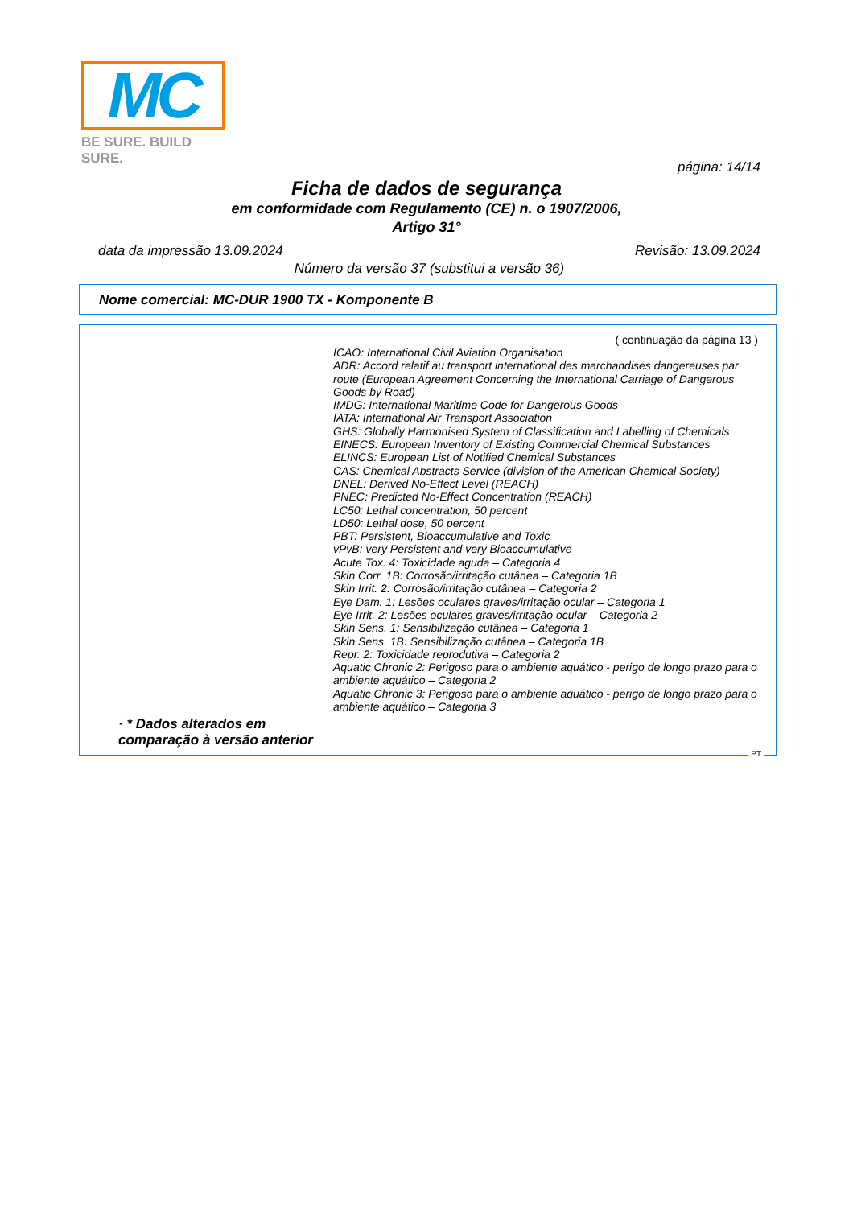MC
BE SURE. BUILD SURE.
página: 14/14
Ficha de dados de segurança
em conformidade com Regulamento (CE) n. o 1907/2006,
Artigo 31°
Revisão: 13.09.2024 data da impressão 13.09.2024
Número da versão 37 (substitui a versão 36)
Nome comercial: MC-DUR 1900 TX - Komponente B
( continuação da página 13 )
ICAO: International Civil Aviation Organisation
ADR: Accord relatif au transport international des marchandises dangereuses par route (European Agreement Concerning the International Carriage of Dangerous Goods by Road)
IMDG: International Maritime Code for Dangerous Goods
IATA: International Air Transport Association
GHS: Globally Harmonised System of Classification and Labelling of Chemicals
EINECS: European Inventory of Existing Commercial Chemical Substances
ELINCS: European List of Notified Chemical Substances
CAS: Chemical Abstracts Service (division of the American Chemical Society)
DNEL: Derived No-Effect Level (REACH)
PNEC: Predicted No-Effect Concentration (REACH)
LC50: Lethal concentration, 50 percent
LD50: Lethal dose, 50 percent
PBT: Persistent, Bioaccumulative and Toxic
vPvB: very Persistent and very Bioaccumulative
Acute Tox. 4: Toxicidade aguda – Categoria 4
Skin Corr. 1B: Corrosão/irritação cutânea – Categoria 1B
Skin Irrit. 2: Corrosão/irritação cutânea – Categoria 2
Eye Dam. 1: Lesões oculares graves/irritação ocular – Categoria 1
Eye Irrit. 2: Lesões oculares graves/irritação ocular – Categoria 2
Skin Sens. 1: Sensibilização cutânea – Categoria 1
Skin Sens. 1B: Sensibilização cutânea – Categoria 1B
Repr. 2: Toxicidade reprodutiva – Categoria 2
Aquatic Chronic 2: Perigoso para o ambiente aquático - perigo de longo prazo para o ambiente aquático – Categoria 2
Aquatic Chronic 3: Perigoso para o ambiente aquático - perigo de longo prazo para o ambiente aquático – Categoria 3
· * Dados alterados em comparação à versão anterior
PT